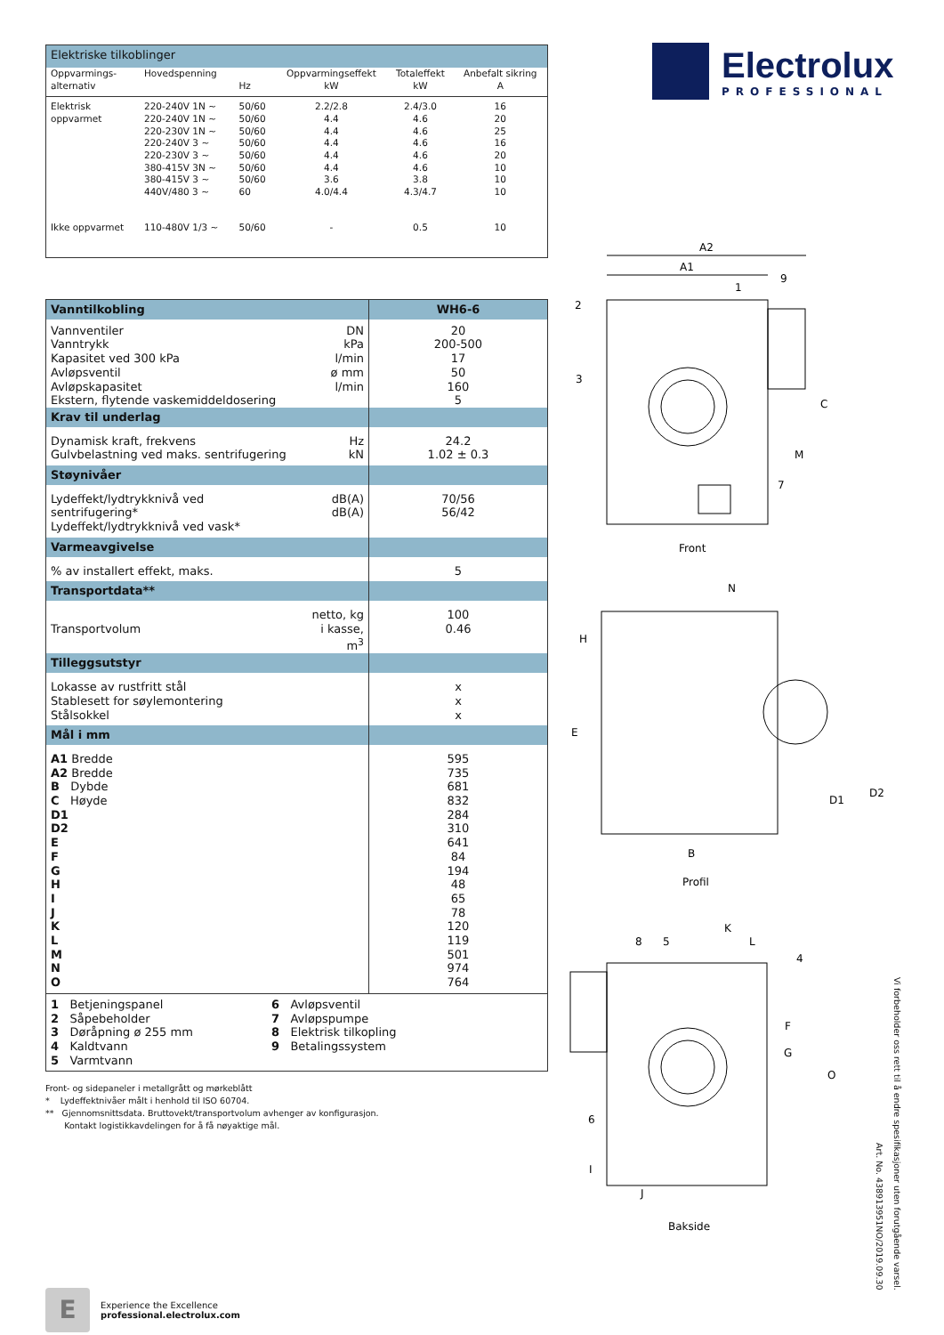| Elektriske tilkoblinger | | | | | |
| --- | --- | --- | --- | --- | --- |
| Oppvarmings- alternativ | Hovedspenning | Hz | Oppvarmingseffekt kW | Totaleffekt kW | Anbefalt sikring A |
| Elektrisk oppvarmet | 220-240V 1N ~ 220-240V 1N ~ 220-230V 1N ~ 220-240V 3 ~ 220-230V 3 ~ 380-415V 3N ~ 380-415V 3 ~ 440V/480 3 ~ | 50/60 50/60 50/60 50/60 50/60 50/60 50/60 60 | 2.2/2.8 4.4 4.4 4.4 4.4 4.4 3.6 4.0/4.4 | 2.4/3.0 4.6 4.6 4.6 4.6 4.6 3.8 4.3/4.7 | 16 20 25 16 20 10 10 10 |
| Ikke oppvarmet | 110-480V 1/3 ~ | 50/60 | - | 0.5 | 10 |
| Vanntilkobling | | WH6-6 |
| Vannventiler Vanntrykk Kapasitet ved 300 kPa Avløpsventil Avløpskapasitet Ekstern, flytende vaskemiddeldosering | DN kPa l/min ø mm l/min | 20 200-500 17 50 160 5 |
| Krav til underlag | | |
| Dynamisk kraft, frekvens Gulvbelastning ved maks. sentrifugering | Hz kN | 24.2 1.02 ± 0.3 |
| Støynivåer | | |
| Lydeffekt/lydtrykknivå ved sentrifugering* Lydeffekt/lydtrykknivå ved vask* | dB(A) dB(A) | 70/56 56/42 |
| Varmeavgivelse | | |
| % av installert effekt, maks. | | 5 |
| Transportdata** | | |
| Transportvolum | netto, kg i kasse, m<sup>3</sup> | 100 0.46 |
| Tilleggsutstyr | | |
| Lokasse av rustfritt stål Stablesett for søylemontering Stålsokkel | | x x x |
| Mål i mm | | |
| A1 Bredde A2 Bredde B Dybde C Høyde D1 D2 E F G H I J K L M N O | | 595 735 681 832 284 310 641 84 194 48 65 78 120 119 501 974 764 |
| 1 Betjeningspanel 2 Såpebeholder 3 Døråpning ø 255 mm 4 Kaldtvann 5 Varmtvann 6 Avløpsventil 7 Avløpspumpe 8 Elektrisk tilkopling 9 Betalingssystem | | |
Front- og sidepaneler i metallgrått og mørkeblått
* Lydeffektnivåer målt i henhold til ISO 60704.
** Gjennomsnittsdata. Bruttovekt/transportvolum avhenger av konfigurasjon.
Kontakt logistikkavdelingen for å få nøyaktige mål.
E
Experience the Excellence
professional.electrolux.com
Electrolux
PROFESSIONAL
A2
A1
2
1
9
3
7
C
M
Front
N
H
E
D1
D2
B
Profil
K
L
8
5
4
F
G
O
6
I
J
Bakside
Art. No. 438913951NO/2019.09.30
Vi forbeholder oss rett til å endre spesifikasjoner uten forutgående varsel.